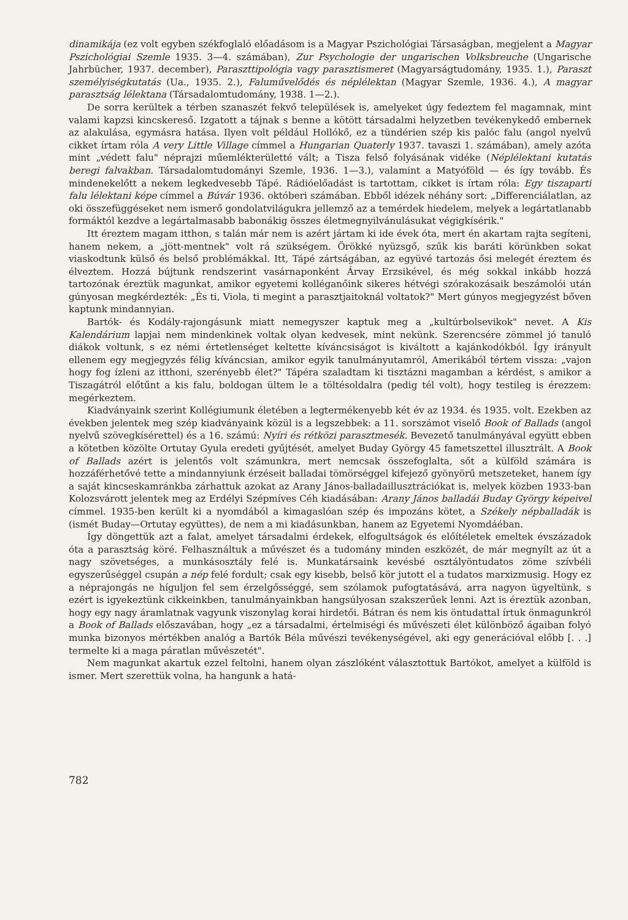dinamikája (ez volt egyben székfoglaló előadásom is a Magyar Pszichológiai Társaságban, megjelent a Magyar Pszichológiai Szemle 1935. 3—4. számában), Zur Psychologie der ungarischen Volksbreuche (Ungarische Jahrbücher, 1937. december), Parasztti­pológia vagy parasztismeret (Magyarságtudomány, 1935. 1.), Paraszt személyiségkutatás (Ua., 1935. 2.), Falumű­velődés és néplélektan (Magyar Szemle, 1936. 4.), A magyar parasztság lélektana (Társadalomtudomány, 1938. 1—2.).
De sorra kerültek a térben szanaszét fekvő települések is, amelyeket úgy fedeztem fel magamnak, mint valami kapzsi kincskereső. Izgatott a tájnak s benne a kötött társadalmi helyzetben tevékenykedő embernek az alakulása, egymásra hatása. Ilyen volt például Hollókő, ez a tündérien szép kis palóc falu (angol nyelvű cikket írtam róla A very Little Village címmel a Hungarian Quaterly 1937. tavaszi 1. számában), amely azóta mint „védett falu" néprajzi műemlékterületté vált; a Tisza felső folyásának vidéke (Néplélektani kutatás beregi falvakban. Társadalomtudományi Szemle, 1936. 1—3.), valamint a Matyóföld — és így tovább. És mindenekelőtt a nekem legkedvesebb Tápé. Rádióelőadást is tartottam, cikket is írtam róla: Egy tiszaparti falu lélektani képe címmel a Búvár 1936. októberi számában. Ebből idézek néhány sort: „Differenciálatlan, az oki összefüggéseket nem ismerő gondolatvilágukra jellemző az a temérdek hiedelem, melyek a legártatlanabb formáktól kezdve a legártalmasabb babonákig összes életmegnyilvánulásukat végigkísérik."
Itt éreztem magam itthon, s talán már nem is azért jártam ki ide évek óta, mert én akartam rajta segíteni, hanem nekem, a „jött-mentnek" volt rá szükségem. Örökké nyüzsgő, szűk kis baráti körünkben sokat viaskodtunk külső és belső problémákkal. Itt, Tápé zártságában, az együvé tartozás ősi melegét éreztem és élveztem. Hozzá bújtunk rendszerint vasárnaponként Árvay Erzsikével, és még sokkal inkább hozzá tartozónak éreztük magunkat, amikor egyetemi kolléganőink sikeres hétvégi szórakozásaik beszámolói után gúnyosan megkérdezték: „És ti, Viola, ti megint a parasztjaitoknál voltatok?" Mert gúnyos megjegyzést bőven kaptunk mindannyian.
Bartók- és Kodály-rajongásunk miatt nemegyszer kaptuk meg a „kultúrbolsevikok" nevet. A Kis Kalendárium lapjai nem mindenkinek voltak olyan kedvesek, mint nekünk. Szerencsére zömmel jó tanuló diákok voltunk, s ez némi értetlenséget keltette kíváncsiságot is kiváltott a kajánkodókból. Így irányult ellenem egy megjegyzés félig kíváncsian, amikor egyik tanulmányutamról, Amerikából tértem vissza: „vajon hogy fog ízleni az itthoni, szerényebb élet?" Tápéra szaladtam ki tisztázni magamban a kérdést, s amikor a Tiszagátról előtűnt a kis falu, boldogan ültem le a töltésoldalra (pedig tél volt), hogy testileg is érezzem: megérkeztem.
Kiadványaink szerint Kollégiumunk életében a legtermékenyebb két év az 1934. és 1935. volt. Ezekben az években jelentek meg szép kiadványaink közül is a legszebbek: a 11. sorszámot viselő Book of Ballads (angol nyelvű szövegkísérettel) és a 16. számú: Nyíri és rétközi parasztmesék. Bevezető tanulmányával együtt ebben a kötetben közölte Ortutay Gyula eredeti gyűjtését, amelyet Buday György 45 fametszettel illusztrált. A Book of Ballads azért is jelentős volt számunkra, mert nemcsak összefoglalta, sőt a külföld számára is hozzáférhetővé tette a mindannyiunk érzéseit balladai tömörséggel kifejező gyönyörű metszeteket, hanem így a saját kincseskamránkba zárhattuk azokat az Arany János-balladailluszt­rációkat is, melyek közben 1933-ban Kolozsvárott jelentek meg az Erdélyi Szépmíves Céh kiadásában: Arany János balladái Buday György képeivel címmel. 1935-ben került ki a nyomdából a kimagaslóan szép és impozáns kötet, a Székely népballadák is (ismét Buday—Ortutay együttes), de nem a mi kiadásunkban, hanem az Egyetemi Nyomdáéban.
Így döngettük azt a falat, amelyet társadalmi érdekek, elfogultságok és előítéletek emeltek évszázadok óta a parasztság köré. Felhasználtuk a művészet és a tudomány minden eszközét, de már megnyílt az út a nagy szövetséges, a munkásosztály felé is. Munkatársaink kevésbé osztályöntudatos zöme szívbéli egyszerűséggel csupán a nép felé fordult; csak egy kisebb, belső kör jutott el a tudatos marxizmusig. Hogy ez a néprajongás ne híguljon fel sem érzelgősséggé, sem szólamok pufogtatásává, arra nagyon ügyeltünk, s ezért is igyekeztünk cikkeinkben, tanulmányainkban hangsúlyosan szakszerűek lenni. Azt is éreztük azonban, hogy egy nagy áramlatnak vagyunk viszonylag korai hirdetői. Bátran és nem kis öntudattal írtuk önmagunkról a Book of Ballads előszavában, hogy „ez a társadalmi, értelmiségi és művészeti élet különböző ágaiban folyó munka bizonyos mértékben analóg a Bartók Béla művészi tevékenységével, aki egy generációval előbb [. . .] termelte ki a maga páratlan művészetét".
Nem magunkat akartuk ezzel feltolni, hanem olyan zászlóként választottuk Bartókot, amelyet a külföld is ismer. Mert szerettük volna, ha hangunk a hatá-
782